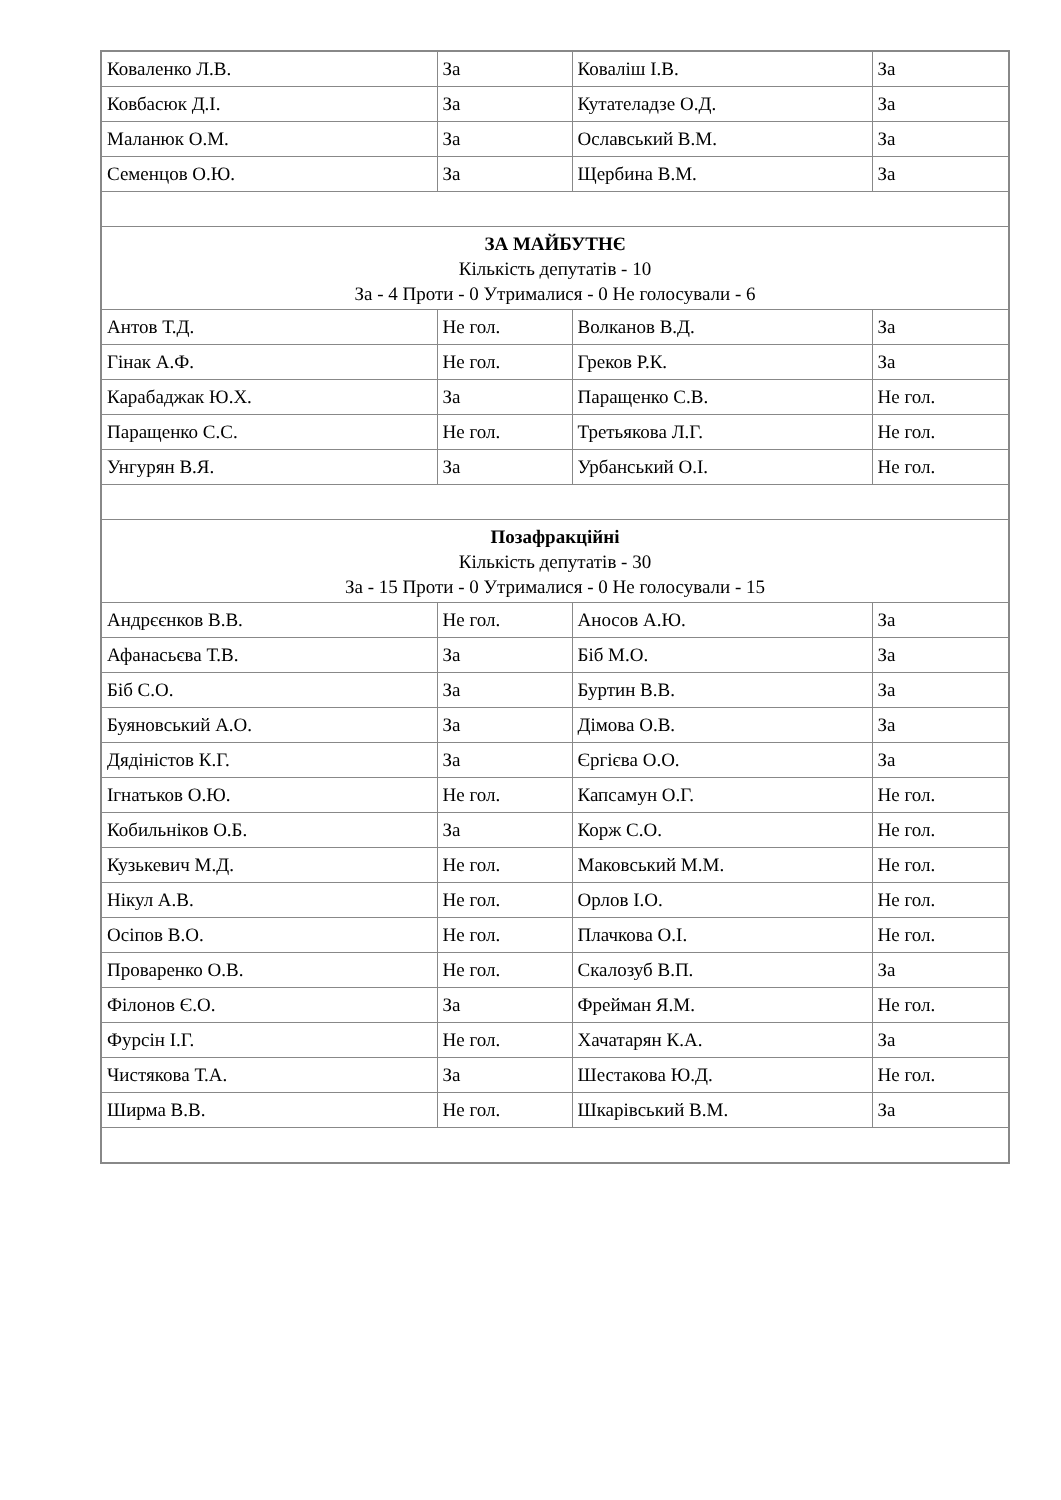| Коваленко Л.В. | За | Коваліш І.В. | За |
| Ковбасюк Д.І. | За | Кутателадзе О.Д. | За |
| Маланюк О.М. | За | Ославський В.М. | За |
| Семенцов О.Ю. | За | Щербина В.М. | За |
| ЗА МАЙБУТНЄ Кількість депутатів - 10 За - 4 Проти - 0 Утрималися - 0 Не голосували - 6 | | | |
| Антов Т.Д. | Не гол. | Волканов В.Д. | За |
| Гінак А.Ф. | Не гол. | Греков Р.К. | За |
| Карабаджак Ю.Х. | За | Паращенко С.В. | Не гол. |
| Паращенко С.С. | Не гол. | Третьякова Л.Г. | Не гол. |
| Унгурян В.Я. | За | Урбанський О.І. | Не гол. |
| Позафракційні Кількість депутатів - 30 За - 15 Проти - 0 Утрималися - 0 Не голосували - 15 | | | |
| Андрєєнков В.В. | Не гол. | Аносов А.Ю. | За |
| Афанасьєва Т.В. | За | Біб М.О. | За |
| Біб С.О. | За | Буртин В.В. | За |
| Буяновський А.О. | За | Дімова О.В. | За |
| Дядіністов К.Г. | За | Єргієва О.О. | За |
| Ігнатьков О.Ю. | Не гол. | Капсамун О.Г. | Не гол. |
| Кобильніков О.Б. | За | Корж С.О. | Не гол. |
| Кузькевич М.Д. | Не гол. | Маковський М.М. | Не гол. |
| Нікул А.В. | Не гол. | Орлов І.О. | Не гол. |
| Осіпов В.О. | Не гол. | Плачкова О.І. | Не гол. |
| Проваренко О.В. | Не гол. | Скалозуб В.П. | За |
| Філонов Є.О. | За | Фрейман Я.М. | Не гол. |
| Фурсін І.Г. | Не гол. | Хачатарян К.А. | За |
| Чистякова Т.А. | За | Шестакова Ю.Д. | Не гол. |
| Ширма В.В. | Не гол. | Шкарівський В.М. | За |